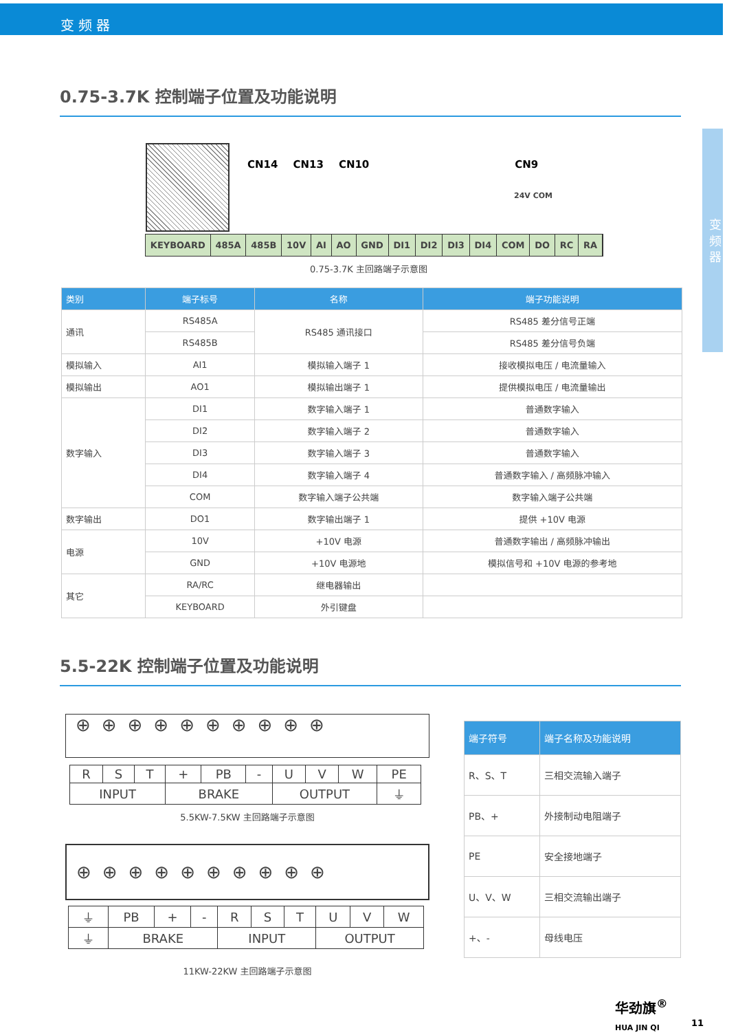变频器
变 频 器
0.75-3.7K 控制端子位置及功能说明
CN14 CN13 CN10 CN9
24V COM
KEYBOARD 485A 485B 10V AI AO GND DI1 DI2 DI3 DI4 COM DO RC RA
0.75-3.7K 主回路端子示意图
| 类别 | 端子标号 | 名称 | 端子功能说明 |
| --- | --- | --- | --- |
| 通讯 | RS485A | RS485 通讯接口 | RS485 差分信号正端 |
| | RS485B | | RS485 差分信号负端 |
| 模拟输入 | AI1 | 模拟输入端子 1 | 接收模拟电压 / 电流量输入 |
| 模拟输出 | AO1 | 模拟输出端子 1 | 提供模拟电压 / 电流量输出 |
| 数字输入 | DI1 | 数字输入端子 1 | 普通数字输入 |
| | DI2 | 数字输入端子 2 | 普通数字输入 |
| | DI3 | 数字输入端子 3 | 普通数字输入 |
| | DI4 | 数字输入端子 4 | 普通数字输入 / 高频脉冲输入 |
| | COM | 数字输入端子公共端 | 数字输入端子公共端 |
| 数字输出 | DO1 | 数字输出端子 1 | 提供 +10V 电源 |
| 电源 | 10V | +10V 电源 | 普通数字输出 / 高频脉冲输出 |
| | GND | +10V 电源地 | 模拟信号和 +10V 电源的参考地 |
| 其它 | RA/RC | 继电器输出 | |
| | KEYBOARD | 外引键盘 | |
5.5-22K 控制端子位置及功能说明
⊕⊕⊕⊕⊕⊕⊕⊕⊕⊕
| R | S | T | + | PB | - | U | V | W | PE |
| INPUT | | | BRAKE | | | OUTPUT | | | ⏚ |
5.5KW-7.5KW 主回路端子示意图
⊕⊕⊕⊕⊕⊕⊕⊕⊕⊕
| ⏚ | PB | + | - | R | S | T | U | V | W |
| ⏚ | BRAKE | | | INPUT | | | OUTPUT | | |
11KW-22KW 主回路端子示意图
| 端子符号 | 端子名称及功能说明 |
| --- | --- |
| R、S、T | 三相交流输入端子 |
| PB、+ | 外接制动电阻端子 |
| PE | 安全接地端子 |
| U、V、W | 三相交流输出端子 |
| +、- | 母线电压 |
华劲旗<sup>®</sup>
HUA JIN QI
11